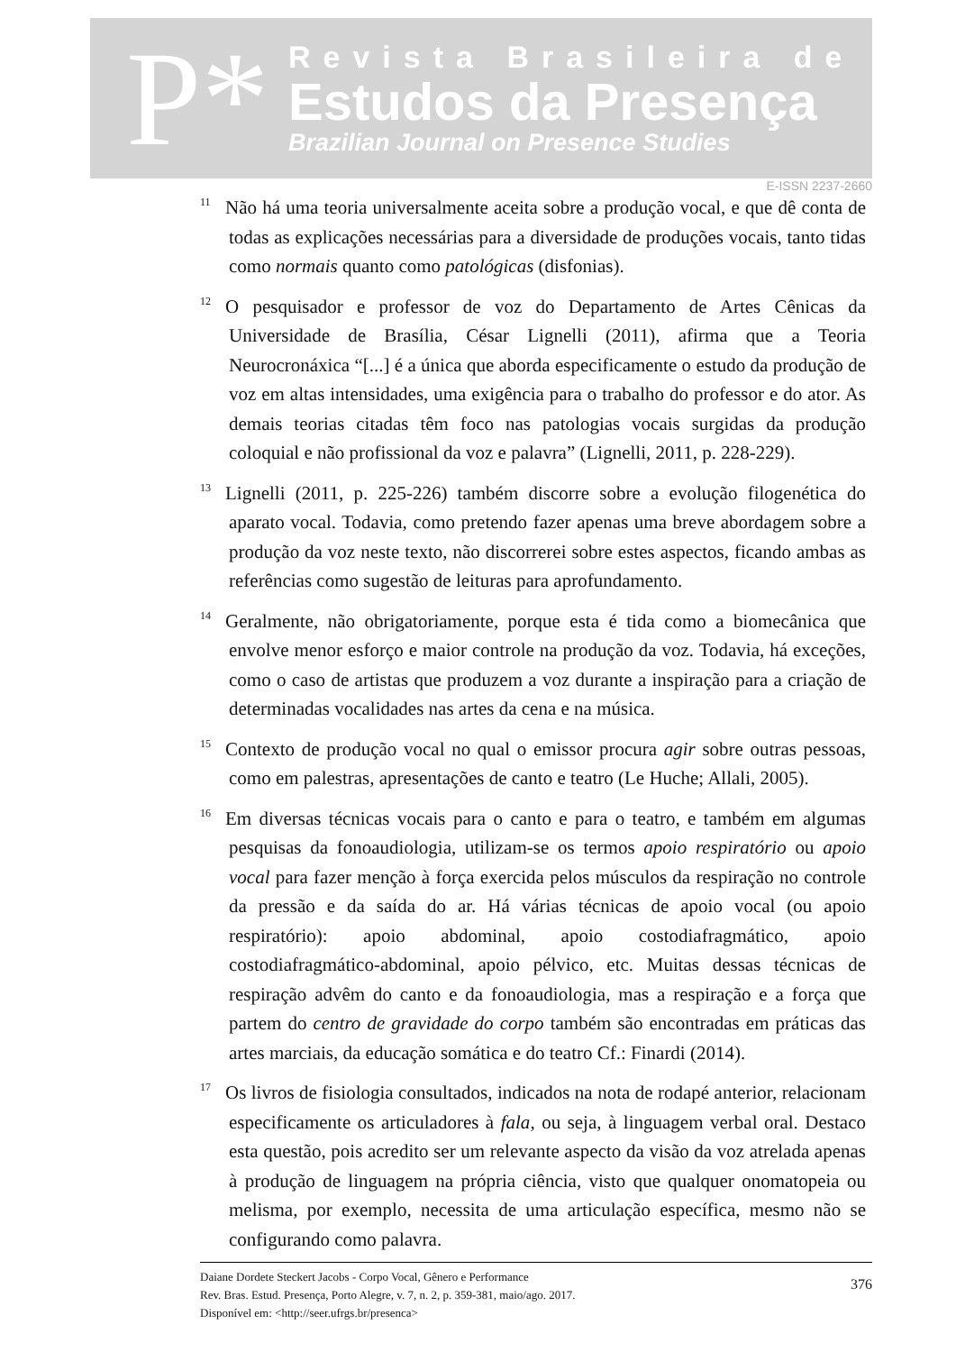P*
Revista Brasileira de
Estudos da Presença
Brazilian Journal on Presence Studies
E-ISSN 2237-2660
<sup>11</sup>Não há uma teoria universalmente aceita sobre a produção vocal, e que dê conta de todas as explicações necessárias para a diversidade de produções vocais, tanto tidas como normais quanto como patológicas (disfonias).
<sup>12</sup>O pesquisador e professor de voz do Departamento de Artes Cênicas da Universidade de Brasília, César Lignelli (2011), afirma que a Teoria Neurocronáxica “[...] é a única que aborda especificamente o estudo da produção de voz em altas intensidades, uma exigência para o trabalho do professor e do ator. As demais teorias citadas têm foco nas patologias vocais surgidas da produção coloquial e não profissional da voz e palavra” (Lignelli, 2011, p. 228-229).
<sup>13</sup> Lignelli (2011, p. 225-226) também discorre sobre a evolução filogenética do aparato vocal. Todavia, como pretendo fazer apenas uma breve abordagem sobre a produção da voz neste texto, não discorrerei sobre estes aspectos, ficando ambas as referências como sugestão de leituras para aprofundamento.
<sup>14</sup> Geralmente, não obrigatoriamente, porque esta é tida como a biomecânica que envolve menor esforço e maior controle na produção da voz. Todavia, há exceções, como o caso de artistas que produzem a voz durante a inspiração para a criação de determinadas vocalidades nas artes da cena e na música.
<sup>15</sup> Contexto de produção vocal no qual o emissor procura agir sobre outras pessoas, como em palestras, apresentações de canto e teatro (Le Huche; Allali, 2005).
<sup>16</sup> Em diversas técnicas vocais para o canto e para o teatro, e também em algumas pesquisas da fonoaudiologia, utilizam-se os termos apoio respiratório ou apoio vocal para fazer menção à força exercida pelos músculos da respiração no controle da pressão e da saída do ar. Há várias técnicas de apoio vocal (ou apoio respiratório): apoio abdominal, apoio costodiafragmático, apoio costodiafragmático-abdominal, apoio pélvico, etc. Muitas dessas técnicas de respiração advêm do canto e da fonoaudiologia, mas a respiração e a força que partem do centro de gravidade do corpo também são encontradas em práticas das artes marciais, da educação somática e do teatro Cf.: Finardi (2014).
<sup>17</sup> Os livros de fisiologia consultados, indicados na nota de rodapé anterior, relacionam especificamente os articuladores à fala, ou seja, à linguagem verbal oral. Destaco esta questão, pois acredito ser um relevante aspecto da visão da voz atrelada apenas à produção de linguagem na própria ciência, visto que qualquer onomatopeia ou melisma, por exemplo, necessita de uma articulação específica, mesmo não se configurando como palavra.
Daiane Dordete Steckert Jacobs - Corpo Vocal, Gênero e Performance
Rev. Bras. Estud. Presença, Porto Alegre, v. 7, n. 2, p. 359-381, maio/ago. 2017.
Disponível em: <http://seer.ufrgs.br/presenca>
376